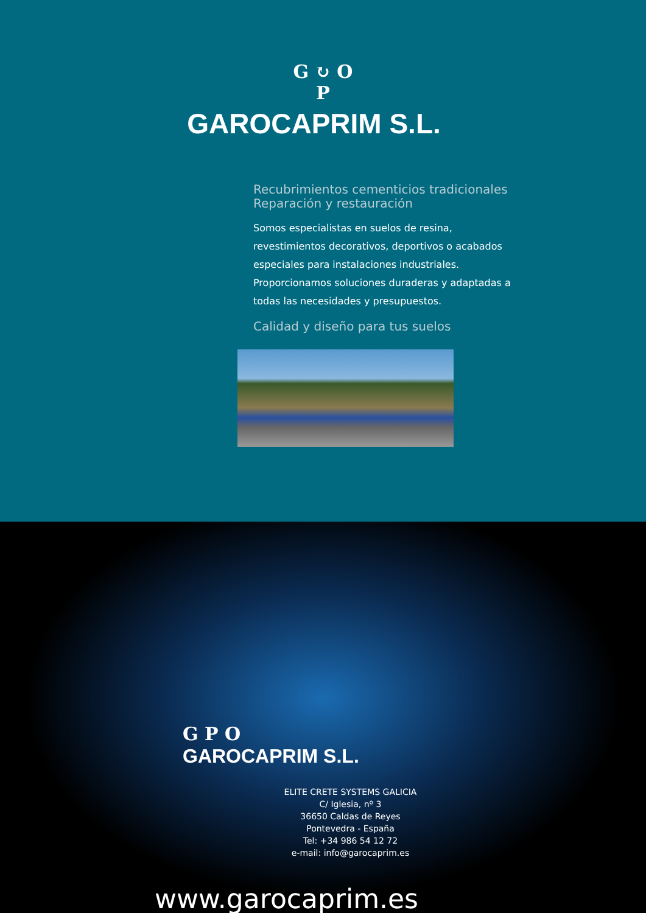G ↻ O
P
GAROCAPRIM S.L.
Recubrimientos cementicios tradicionales
Reparación y restauración
Somos especialistas en suelos de resina, revestimientos decorativos, deportivos o acabados especiales para instalaciones industriales. Proporcionamos soluciones duraderas y adaptadas a todas las necesidades y presupuestos.
Calidad y diseño para tus suelos
G P O
GAROCAPRIM S.L.
ELITE CRETE SYSTEMS GALICIA
C/ Iglesia, nº 3
36650 Caldas de Reyes
Pontevedra - España
Tel: +34 986 54 12 72
e-mail: info@garocaprim.es
www.garocaprim.es